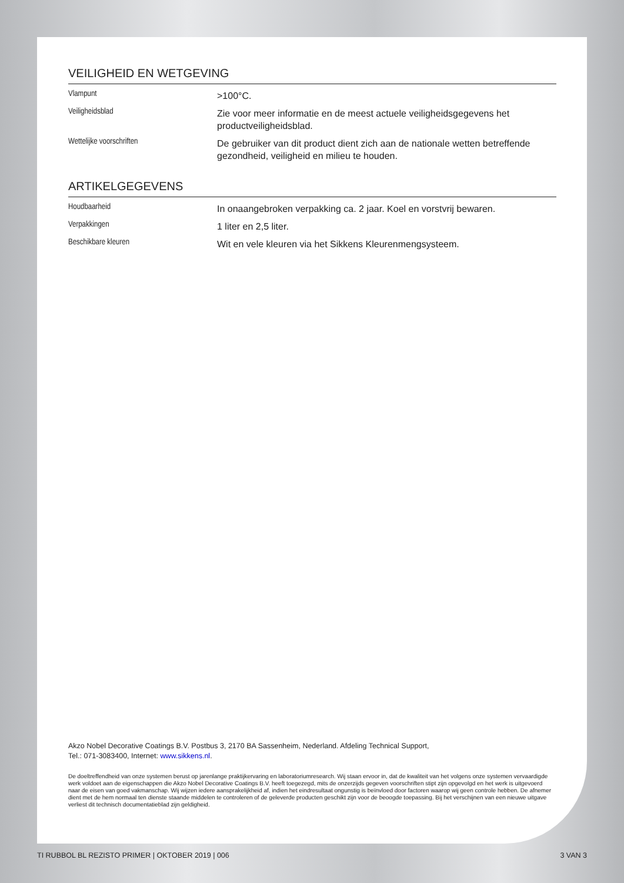VEILIGHEID EN WETGEVING
Vlampunt
>100°C.
Veiligheidsblad
Zie voor meer informatie en de meest actuele veiligheidsgegevens het productveiligheidsblad.
Wettelijke voorschriften
De gebruiker van dit product dient zich aan de nationale wetten betreffende gezondheid, veiligheid en milieu te houden.
ARTIKELGEGEVENS
Houdbaarheid
In onaangebroken verpakking ca. 2 jaar. Koel en vorstvrij bewaren.
Verpakkingen
1 liter en 2,5 liter.
Beschikbare kleuren
Wit en vele kleuren via het Sikkens Kleurenmengsysteem.
Akzo Nobel Decorative Coatings B.V. Postbus 3, 2170 BA Sassenheim, Nederland. Afdeling Technical Support,
Tel.: 071-3083400, Internet: www.sikkens.nl.
De doeltreffendheid van onze systemen berust op jarenlange praktijkervaring en laboratoriumresearch. Wij staan ervoor in, dat de kwaliteit van het volgens onze systemen vervaardigde werk voldoet aan de eigenschappen die Akzo Nobel Decorative Coatings B.V. heeft toegezegd, mits de onzerzijds gegeven voorschriften stipt zijn opgevolgd en het werk is uitgevoerd naar de eisen van goed vakmanschap. Wij wijzen iedere aansprakelijkheid af, indien het eindresultaat ongunstig is beïnvloed door factoren waarop wij geen controle hebben. De afnemer dient met de hem normaal ten dienste staande middelen te controleren of de geleverde producten geschikt zijn voor de beoogde toepassing. Bij het verschijnen van een nieuwe uitgave verliest dit technisch documentatieblad zijn geldigheid.
TI RUBBOL BL REZISTO PRIMER | OKTOBER 2019 | 006 3 VAN 3